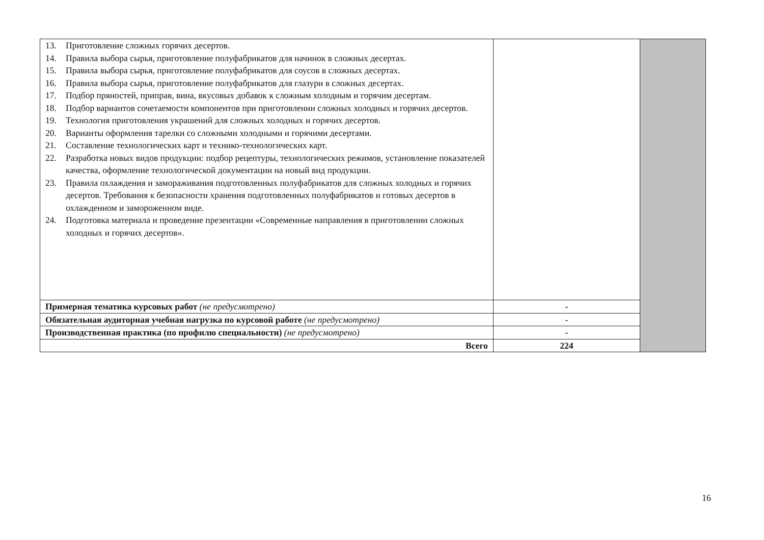| 13. Приготовление сложных горячих десертов. 14. Правила выбора сырья, приготовление полуфабрикатов для начинок в сложных десертах. 15. Правила выбора сырья, приготовление полуфабрикатов для соусов в сложных десертах. 16. Правила выбора сырья, приготовление полуфабрикатов для глазури в сложных десертах. 17. Подбор пряностей, приправ, вина, вкусовых добавок к сложным холодным и горячим десертам. 18. Подбор вариантов сочетаемости компонентов при приготовлении сложных холодных и горячих десертов. 19. Технология приготовления украшений для сложных холодных и горячих десертов. 20. Варианты оформления тарелки со сложными холодными и горячими десертами. 21. Составление технологических карт и технико-технологических карт. 22. Разработка новых видов продукции: подбор рецептуры, технологических режимов, установление показателей качества, оформление технологической документации на новый вид продукции. 23. Правила охлаждения и замораживания подготовленных полуфабрикатов для сложных холодных и горячих десертов. Требования к безопасности хранения подготовленных полуфабрикатов и готовых десертов в охлажденном и замороженном виде. 24. Подготовка материала и проведение презентации «Современные направления в приготовлении сложных холодных и горячих десертов». | | |
| Примерная тематика курсовых работ (не предусмотрено) | - | |
| Обязательная аудиторная учебная нагрузка по курсовой работе (не предусмотрено) | - | |
| Производственная практика (по профилю специальности) (не предусмотрено) | - | |
| Всего | 224 | |
16